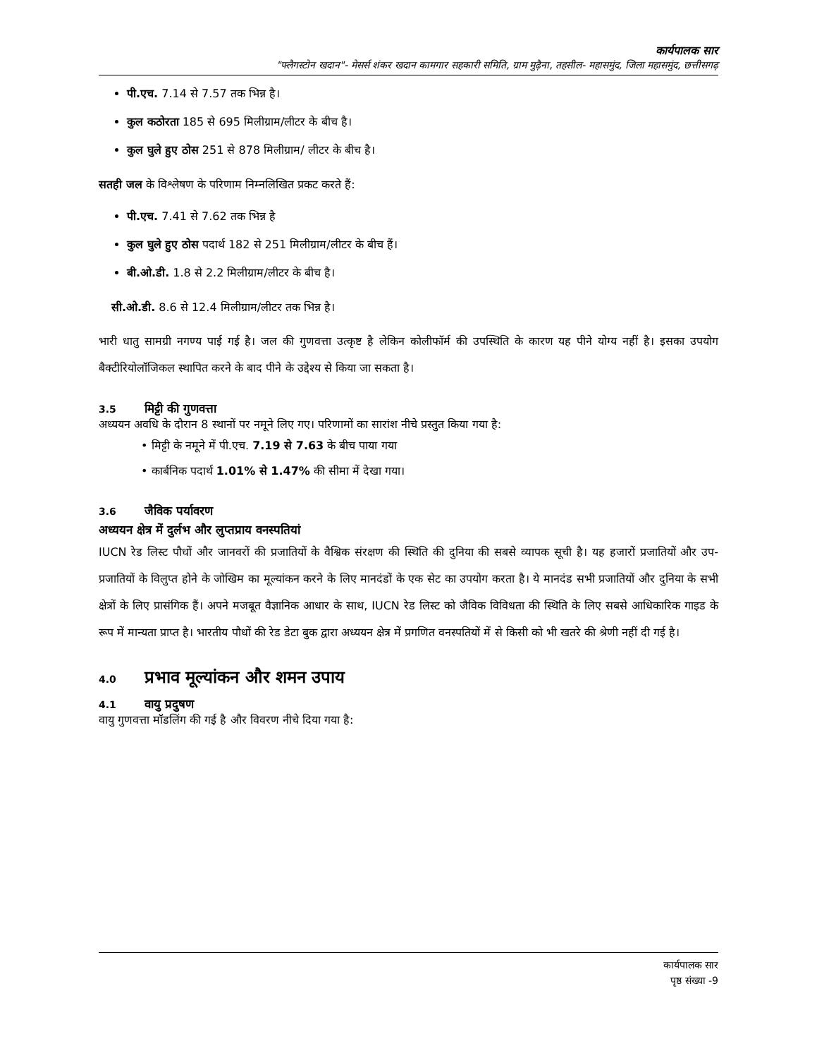कार्यपालक सार
"फ्लैगस्टोन खदान"- मेसर्स शंकर खदान कामगार सहकारी समिति, ग्राम मुढ़ैना, तहसील- महासमुंद, जिला महासमुंद, छत्तीसगढ़
पी.एच. 7.14 से 7.57 तक भिन्न है।
कुल कठोरता 185 से 695 मिलीग्राम/लीटर के बीच है।
कुल घुले हुए ठोस 251 से 878 मिलीग्राम/ लीटर के बीच है।
सतही जल के विश्लेषण के परिणाम निम्नलिखित प्रकट करते हैं:
पी.एच. 7.41 से 7.62 तक भिन्न है
कुल घुले हुए ठोस पदार्थ 182 से 251 मिलीग्राम/लीटर के बीच हैं।
बी.ओ.डी. 1.8 से 2.2 मिलीग्राम/लीटर के बीच है।
सी.ओ.डी. 8.6 से 12.4 मिलीग्राम/लीटर तक भिन्न है।
भारी धातु सामग्री नगण्य पाई गई है। जल की गुणवत्ता उत्कृष्ट है लेकिन कोलीफॉर्म की उपस्थिति के कारण यह पीने योग्य नहीं है। इसका उपयोग बैक्टीरियोलॉजिकल स्थापित करने के बाद पीने के उद्देश्य से किया जा सकता है।
3.5 मिट्टी की गुणवत्ता
अध्ययन अवधि के दौरान 8 स्थानों पर नमूने लिए गए। परिणामों का सारांश नीचे प्रस्तुत किया गया है:
• मिट्टी के नमूने में पी.एच. 7.19 से 7.63 के बीच पाया गया
• कार्बनिक पदार्थ 1.01% से 1.47% की सीमा में देखा गया।
3.6 जैविक पर्यावरण
अध्ययन क्षेत्र में दुर्लभ और लुप्तप्राय वनस्पतियां
IUCN रेड लिस्ट पौधों और जानवरों की प्रजातियों के वैश्विक संरक्षण की स्थिति की दुनिया की सबसे व्यापक सूची है। यह हजारों प्रजातियों और उप-प्रजातियों के विलुप्त होने के जोखिम का मूल्यांकन करने के लिए मानदंडों के एक सेट का उपयोग करता है। ये मानदंड सभी प्रजातियों और दुनिया के सभी क्षेत्रों के लिए प्रासंगिक हैं। अपने मजबूत वैज्ञानिक आधार के साथ, IUCN रेड लिस्ट को जैविक विविधता की स्थिति के लिए सबसे आधिकारिक गाइड के रूप में मान्यता प्राप्त है। भारतीय पौधों की रेड डेटा बुक द्वारा अध्ययन क्षेत्र में प्रगणित वनस्पतियों में से किसी को भी खतरे की श्रेणी नहीं दी गई है।
4.0 प्रभाव मूल्यांकन और शमन उपाय
4.1 वायु प्रदुषण
वायु गुणवत्ता मॉडलिंग की गई है और विवरण नीचे दिया गया है:
कार्यपालक सार
पृष्ठ संख्या -9